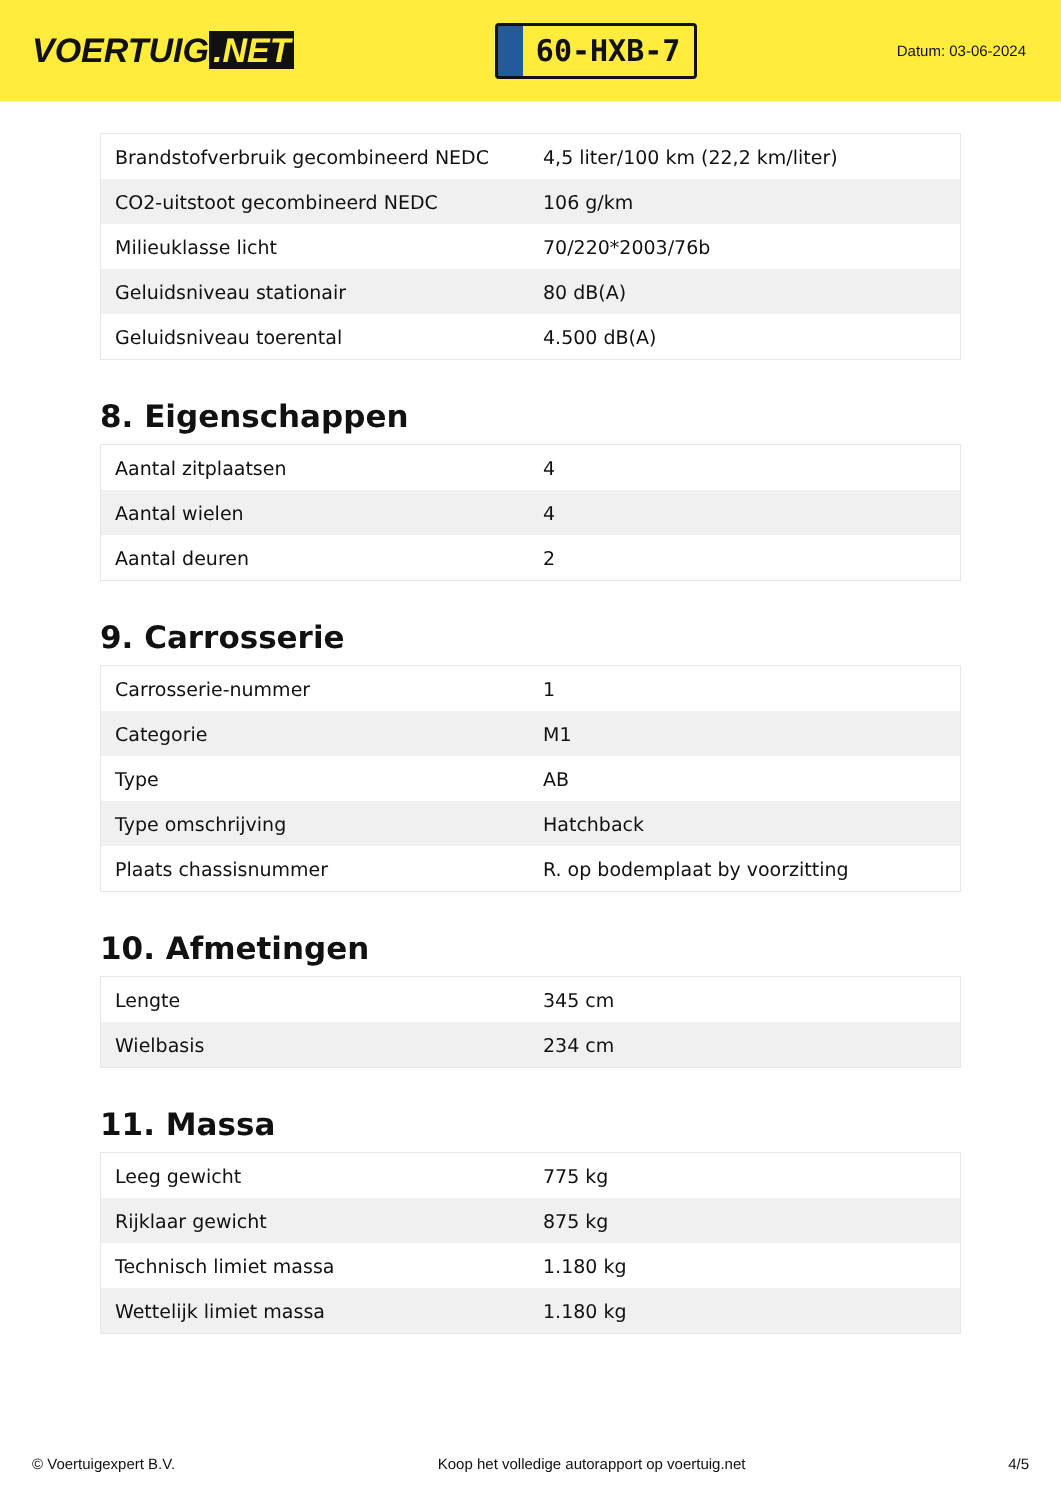VOERTUIG.NET
60-HXB-7
Datum: 03-06-2024
| Brandstofverbruik gecombineerd NEDC | 4,5 liter/100 km (22,2 km/liter) |
| CO2-uitstoot gecombineerd NEDC | 106 g/km |
| Milieuklasse licht | 70/220*2003/76b |
| Geluidsniveau stationair | 80 dB(A) |
| Geluidsniveau toerental | 4.500 dB(A) |
8. Eigenschappen
| Aantal zitplaatsen | 4 |
| Aantal wielen | 4 |
| Aantal deuren | 2 |
9. Carrosserie
| Carrosserie-nummer | 1 |
| Categorie | M1 |
| Type | AB |
| Type omschrijving | Hatchback |
| Plaats chassisnummer | R. op bodemplaat by voorzitting |
10. Afmetingen
| Lengte | 345 cm |
| Wielbasis | 234 cm |
11. Massa
| Leeg gewicht | 775 kg |
| Rijklaar gewicht | 875 kg |
| Technisch limiet massa | 1.180 kg |
| Wettelijk limiet massa | 1.180 kg |
© Voertuigexpert B.V. Koop het volledige autorapport op voertuig.net 4/5